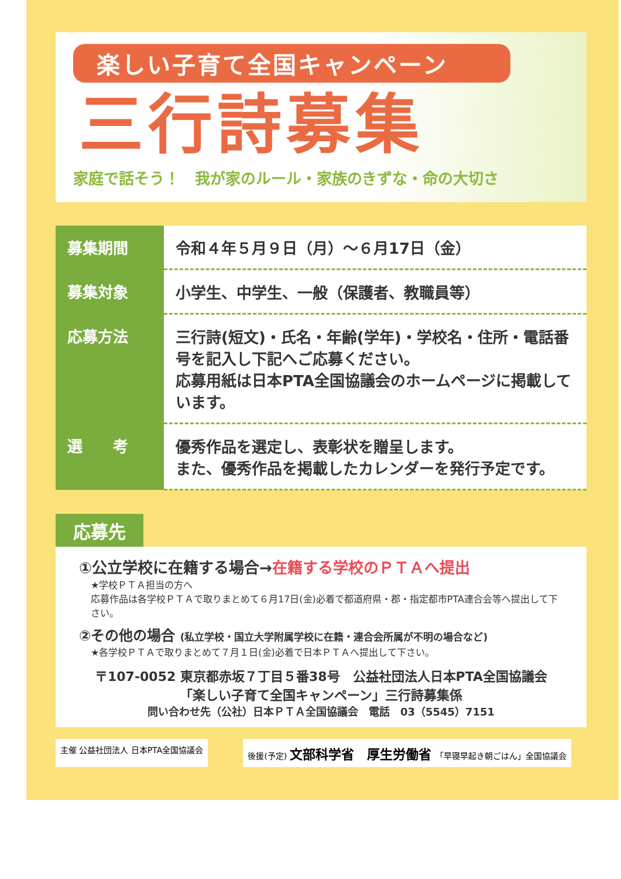楽しい子育て全国キャンペーン
三行詩募集
家庭で話そう！　我が家のルール・家族のきずな・命の大切さ
| 募集期間 | 令和４年５月９日（月）～６月17日（金） |
| 募集対象 | 小学生、中学生、一般（保護者、教職員等） |
| 応募方法 | 三行詩(短文)・氏名・年齢(学年)・学校名・住所・電話番号を記入し下記へご応募ください。 応募用紙は日本PTA全国協議会のホームページに掲載しています。 |
| 選 考 | 優秀作品を選定し、表彰状を贈呈します。 また、優秀作品を掲載したカレンダーを発行予定です。 |
応募先
①公立学校に在籍する場合→在籍する学校のＰＴＡへ提出
★学校ＰＴＡ担当の方へ
応募作品は各学校ＰＴＡで取りまとめて６月17日(金)必着で都道府県・郡・指定都市PTA連合会等へ提出して下さい。
②その他の場合 (私立学校・国立大学附属学校に在籍・連合会所属が不明の場合など)
★各学校ＰＴＡで取りまとめて７月１日(金)必着で日本ＰＴＡへ提出して下さい。
〒107-0052 東京都赤坂７丁目５番38号　公益社団法人日本PTA全国協議会
「楽しい子育て全国キャンペーン」三行詩募集係
問い合わせ先（公社）日本ＰＴＡ全国協議会　電話　03（5545）7151
主催 公益社団法人 日本PTA全国協議会 後援(予定) 文部科学省　厚生労働省　「早寝早起き朝ごはん」全国協議会